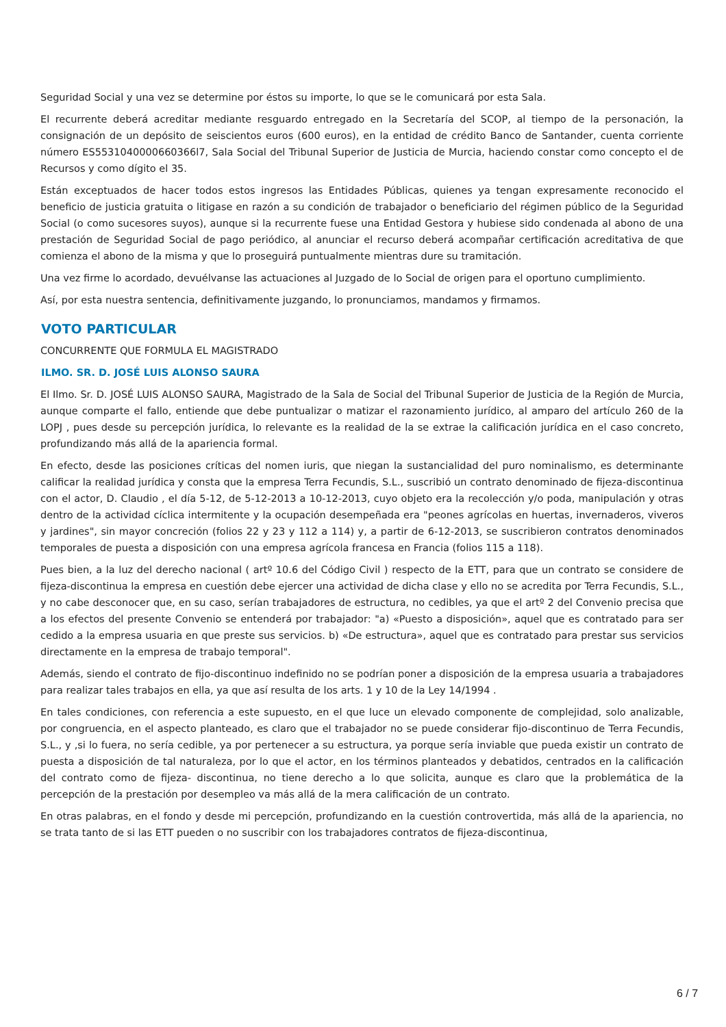Seguridad Social y una vez se determine por éstos su importe, lo que se le comunicará por esta Sala.
El recurrente deberá acreditar mediante resguardo entregado en la Secretaría del SCOP, al tiempo de la personación, la consignación de un depósito de seiscientos euros (600 euros), en la entidad de crédito Banco de Santander, cuenta corriente número ES5531040000660366l7, Sala Social del Tribunal Superior de Justicia de Murcia, haciendo constar como concepto el de Recursos y como dígito el 35.
Están exceptuados de hacer todos estos ingresos las Entidades Públicas, quienes ya tengan expresamente reconocido el beneficio de justicia gratuita o litigase en razón a su condición de trabajador o beneficiario del régimen público de la Seguridad Social (o como sucesores suyos), aunque si la recurrente fuese una Entidad Gestora y hubiese sido condenada al abono de una prestación de Seguridad Social de pago periódico, al anunciar el recurso deberá acompañar certificación acreditativa de que comienza el abono de la misma y que lo proseguirá puntualmente mientras dure su tramitación.
Una vez firme lo acordado, devuélvanse las actuaciones al Juzgado de lo Social de origen para el oportuno cumplimiento.
Así, por esta nuestra sentencia, definitivamente juzgando, lo pronunciamos, mandamos y firmamos.
VOTO PARTICULAR
CONCURRENTE QUE FORMULA EL MAGISTRADO
ILMO. SR. D. JOSÉ LUIS ALONSO SAURA
El Ilmo. Sr. D. JOSÉ LUIS ALONSO SAURA, Magistrado de la Sala de Social del Tribunal Superior de Justicia de la Región de Murcia, aunque comparte el fallo, entiende que debe puntualizar o matizar el razonamiento jurídico, al amparo del artículo 260 de la LOPJ , pues desde su percepción jurídica, lo relevante es la realidad de la se extrae la calificación jurídica en el caso concreto, profundizando más allá de la apariencia formal.
En efecto, desde las posiciones críticas del nomen iuris, que niegan la sustancialidad del puro nominalismo, es determinante calificar la realidad jurídica y consta que la empresa Terra Fecundis, S.L., suscribió un contrato denominado de fijeza-discontinua con el actor, D. Claudio , el día 5-12, de 5-12-2013 a 10-12-2013, cuyo objeto era la recolección y/o poda, manipulación y otras dentro de la actividad cíclica intermitente y la ocupación desempeñada era "peones agrícolas en huertas, invernaderos, viveros y jardines", sin mayor concreción (folios 22 y 23 y 112 a 114) y, a partir de 6-12-2013, se suscribieron contratos denominados temporales de puesta a disposición con una empresa agrícola francesa en Francia (folios 115 a 118).
Pues bien, a la luz del derecho nacional ( artº 10.6 del Código Civil ) respecto de la ETT, para que un contrato se considere de fijeza-discontinua la empresa en cuestión debe ejercer una actividad de dicha clase y ello no se acredita por Terra Fecundis, S.L., y no cabe desconocer que, en su caso, serían trabajadores de estructura, no cedibles, ya que el artº 2 del Convenio precisa que a los efectos del presente Convenio se entenderá por trabajador: "a) «Puesto a disposición», aquel que es contratado para ser cedido a la empresa usuaria en que preste sus servicios. b) «De estructura», aquel que es contratado para prestar sus servicios directamente en la empresa de trabajo temporal".
Además, siendo el contrato de fijo-discontinuo indefinido no se podrían poner a disposición de la empresa usuaria a trabajadores para realizar tales trabajos en ella, ya que así resulta de los arts. 1 y 10 de la Ley 14/1994 .
En tales condiciones, con referencia a este supuesto, en el que luce un elevado componente de complejidad, solo analizable, por congruencia, en el aspecto planteado, es claro que el trabajador no se puede considerar fijo-discontinuo de Terra Fecundis, S.L., y ,si lo fuera, no sería cedible, ya por pertenecer a su estructura, ya porque sería inviable que pueda existir un contrato de puesta a disposición de tal naturaleza, por lo que el actor, en los términos planteados y debatidos, centrados en la calificación del contrato como de fijeza- discontinua, no tiene derecho a lo que solicita, aunque es claro que la problemática de la percepción de la prestación por desempleo va más allá de la mera calificación de un contrato.
En otras palabras, en el fondo y desde mi percepción, profundizando en la cuestión controvertida, más allá de la apariencia, no se trata tanto de si las ETT pueden o no suscribir con los trabajadores contratos de fijeza-discontinua,
6 / 7